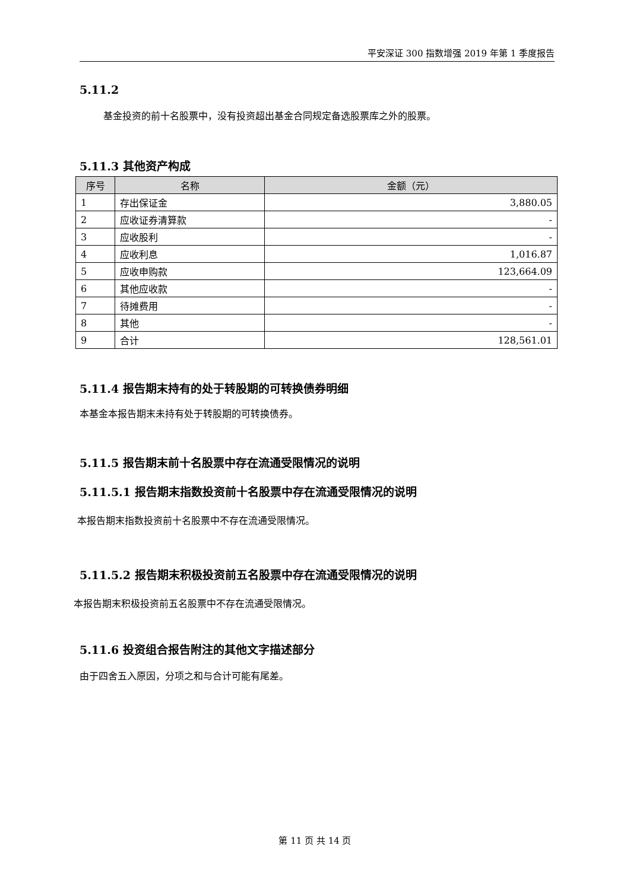平安深证 300 指数增强 2019 年第 1 季度报告
5.11.2
基金投资的前十名股票中，没有投资超出基金合同规定备选股票库之外的股票。
5.11.3 其他资产构成
| 序号 | 名称 | 金额（元） |
| --- | --- | --- |
| 1 | 存出保证金 | 3,880.05 |
| 2 | 应收证券清算款 | - |
| 3 | 应收股利 | - |
| 4 | 应收利息 | 1,016.87 |
| 5 | 应收申购款 | 123,664.09 |
| 6 | 其他应收款 | - |
| 7 | 待摊费用 | - |
| 8 | 其他 | - |
| 9 | 合计 | 128,561.01 |
5.11.4 报告期末持有的处于转股期的可转换债券明细
本基金本报告期末未持有处于转股期的可转换债券。
5.11.5 报告期末前十名股票中存在流通受限情况的说明
5.11.5.1 报告期末指数投资前十名股票中存在流通受限情况的说明
本报告期末指数投资前十名股票中不存在流通受限情况。
5.11.5.2 报告期末积极投资前五名股票中存在流通受限情况的说明
本报告期末积极投资前五名股票中不存在流通受限情况。
5.11.6 投资组合报告附注的其他文字描述部分
由于四舍五入原因，分项之和与合计可能有尾差。
第 11 页 共 14 页